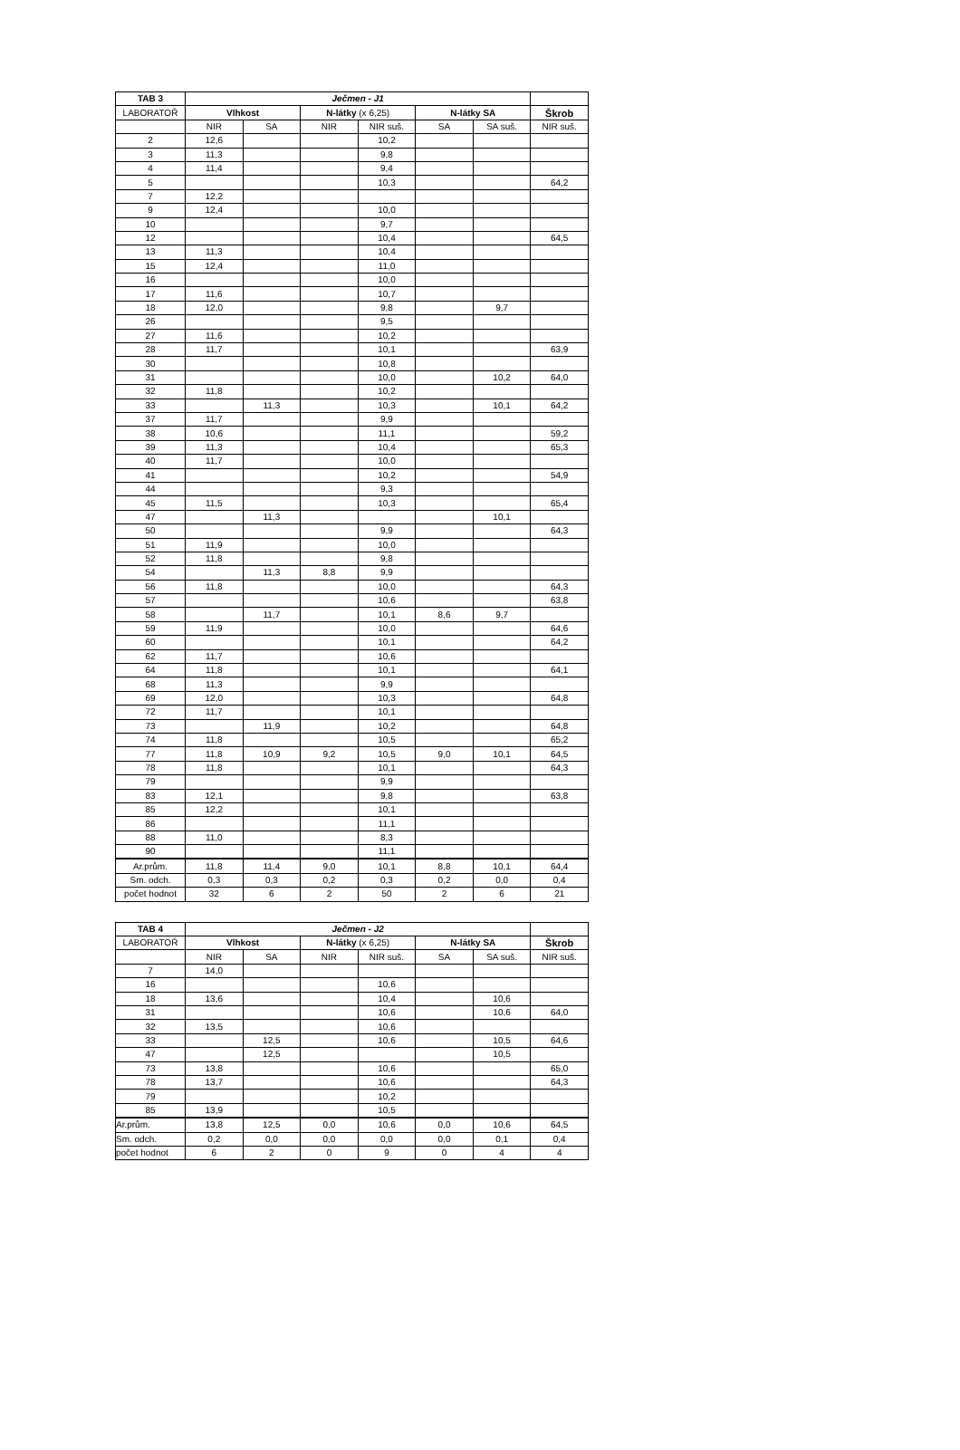| TAB 3 | Ječmen - J1 | | | | | | |
| --- | --- | --- | --- | --- | --- | --- | --- |
| LABORATOŘ | Vlhkost | | N-látky (x 6,25) | | N-látky SA | | Škrob |
| | NIR | SA | NIR | NIR suš. | SA | SA suš. | NIR suš. |
| 2 | 12,6 | | | 10,2 | | | |
| 3 | 11,3 | | | 9,8 | | | |
| 4 | 11,4 | | | 9,4 | | | |
| 5 | | | | 10,3 | | | 64,2 |
| 7 | 12,2 | | | | | | |
| 9 | 12,4 | | | 10,0 | | | |
| 10 | | | | 9,7 | | | |
| 12 | | | | 10,4 | | | 64,5 |
| 13 | 11,3 | | | 10,4 | | | |
| 15 | 12,4 | | | 11,0 | | | |
| 16 | | | | 10,0 | | | |
| 17 | 11,6 | | | 10,7 | | | |
| 18 | 12,0 | | | 9,8 | | 9,7 | |
| 26 | | | | 9,5 | | | |
| 27 | 11,6 | | | 10,2 | | | |
| 28 | 11,7 | | | 10,1 | | | 63,9 |
| 30 | | | | 10,8 | | | |
| 31 | | | | 10,0 | | 10,2 | 64,0 |
| 32 | 11,8 | | | 10,2 | | | |
| 33 | | 11,3 | | 10,3 | | 10,1 | 64,2 |
| 37 | 11,7 | | | 9,9 | | | |
| 38 | 10,6 | | | 11,1 | | | 59,2 |
| 39 | 11,3 | | | 10,4 | | | 65,3 |
| 40 | 11,7 | | | 10,0 | | | |
| 41 | | | | 10,2 | | | 54,9 |
| 44 | | | | 9,3 | | | |
| 45 | 11,5 | | | 10,3 | | | 65,4 |
| 47 | | 11,3 | | | | 10,1 | |
| 50 | | | | 9,9 | | | 64,3 |
| 51 | 11,9 | | | 10,0 | | | |
| 52 | 11,8 | | | 9,8 | | | |
| 54 | | 11,3 | 8,8 | 9,9 | | | |
| 56 | 11,8 | | | 10,0 | | | 64,3 |
| 57 | | | | 10,6 | | | 63,8 |
| 58 | | 11,7 | | 10,1 | 8,6 | 9,7 | |
| 59 | 11,9 | | | 10,0 | | | 64,6 |
| 60 | | | | 10,1 | | | 64,2 |
| 62 | 11,7 | | | 10,6 | | | |
| 64 | 11,8 | | | 10,1 | | | 64,1 |
| 68 | 11,3 | | | 9,9 | | | |
| 69 | 12,0 | | | 10,3 | | | 64,8 |
| 72 | 11,7 | | | 10,1 | | | |
| 73 | | 11,9 | | 10,2 | | | 64,8 |
| 74 | 11,8 | | | 10,5 | | | 65,2 |
| 77 | 11,8 | 10,9 | 9,2 | 10,5 | 9,0 | 10,1 | 64,5 |
| 78 | 11,8 | | | 10,1 | | | 64,3 |
| 79 | | | | 9,9 | | | |
| 83 | 12,1 | | | 9,8 | | | 63,8 |
| 85 | 12,2 | | | 10,1 | | | |
| 86 | | | | 11,1 | | | |
| 88 | 11,0 | | | 8,3 | | | |
| 90 | | | | 11,1 | | | |
| Ar.prům. | 11,8 | 11,4 | 9,0 | 10,1 | 8,8 | 10,1 | 64,4 |
| Sm. odch. | 0,3 | 0,3 | 0,2 | 0,3 | 0,2 | 0,0 | 0,4 |
| počet hodnot | 32 | 6 | 2 | 50 | 2 | 6 | 21 |
| TAB 4 | Ječmen - J2 | | | | | | |
| --- | --- | --- | --- | --- | --- | --- | --- |
| LABORATOŘ | Vlhkost | | N-látky (x 6,25) | | N-látky SA | | Škrob |
| | NIR | SA | NIR | NIR suš. | SA | SA suš. | NIR suš. |
| 7 | 14,0 | | | | | | |
| 16 | | | | 10,6 | | | |
| 18 | 13,6 | | | 10,4 | | 10,6 | |
| 31 | | | | 10,6 | | 10,6 | 64,0 |
| 32 | 13,5 | | | 10,6 | | | |
| 33 | | 12,5 | | 10,6 | | 10,5 | 64,6 |
| 47 | | 12,5 | | | | 10,5 | |
| 73 | 13,8 | | | 10,6 | | | 65,0 |
| 78 | 13,7 | | | 10,6 | | | 64,3 |
| 79 | | | | 10,2 | | | |
| 85 | 13,9 | | | 10,5 | | | |
| Ar.prům. | 13,8 | 12,5 | 0,0 | 10,6 | 0,0 | 10,6 | 64,5 |
| Sm. odch. | 0,2 | 0,0 | 0,0 | 0,0 | 0,0 | 0,1 | 0,4 |
| počet hodnot | 6 | 2 | 0 | 9 | 0 | 4 | 4 |